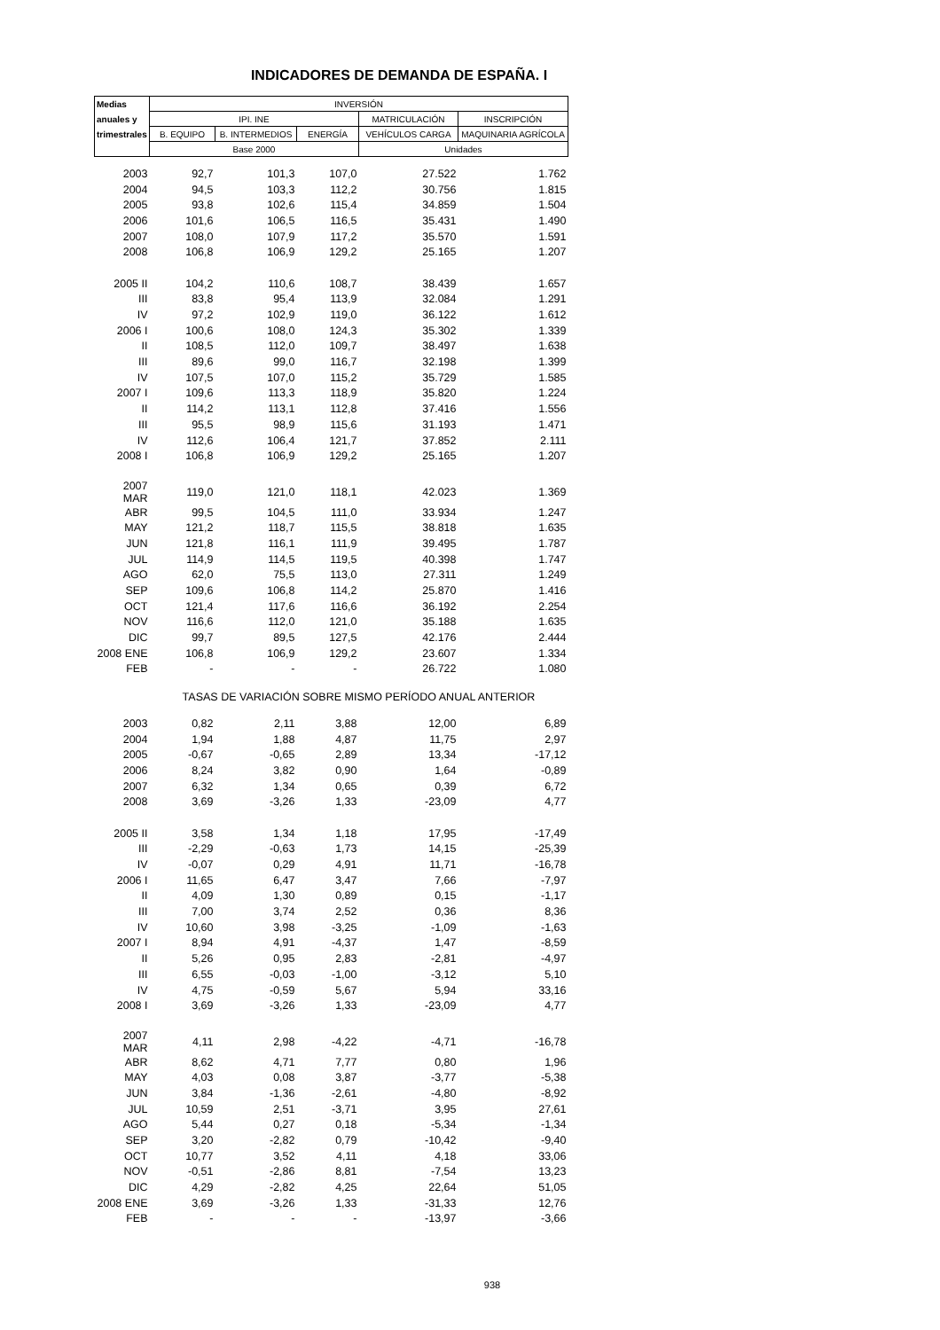INDICADORES DE DEMANDA DE ESPAÑA. I
| Medias | INVERSIÓN | | | | |
| --- | --- | --- | --- | --- | --- |
| anuales y | IPI. INE | | | MATRICULACIÓN | INSCRIPCIÓN |
| trimestrales | B. EQUIPO | B. INTERMEDIOS | ENERGÍA | VEHÍCULOS CARGA | MAQUINARIA AGRÍCOLA |
| | Base 2000 | | | Unidades | |
| 2003 | 92,7 | 101,3 | 107,0 | 27.522 | 1.762 |
| 2004 | 94,5 | 103,3 | 112,2 | 30.756 | 1.815 |
| 2005 | 93,8 | 102,6 | 115,4 | 34.859 | 1.504 |
| 2006 | 101,6 | 106,5 | 116,5 | 35.431 | 1.490 |
| 2007 | 108,0 | 107,9 | 117,2 | 35.570 | 1.591 |
| 2008 | 106,8 | 106,9 | 129,2 | 25.165 | 1.207 |
| 2005 II | 104,2 | 110,6 | 108,7 | 38.439 | 1.657 |
| III | 83,8 | 95,4 | 113,9 | 32.084 | 1.291 |
| IV | 97,2 | 102,9 | 119,0 | 36.122 | 1.612 |
| 2006 I | 100,6 | 108,0 | 124,3 | 35.302 | 1.339 |
| II | 108,5 | 112,0 | 109,7 | 38.497 | 1.638 |
| III | 89,6 | 99,0 | 116,7 | 32.198 | 1.399 |
| IV | 107,5 | 107,0 | 115,2 | 35.729 | 1.585 |
| 2007 I | 109,6 | 113,3 | 118,9 | 35.820 | 1.224 |
| II | 114,2 | 113,1 | 112,8 | 37.416 | 1.556 |
| III | 95,5 | 98,9 | 115,6 | 31.193 | 1.471 |
| IV | 112,6 | 106,4 | 121,7 | 37.852 | 2.111 |
| 2008 I | 106,8 | 106,9 | 129,2 | 25.165 | 1.207 |
| 2007 MAR | 119,0 | 121,0 | 118,1 | 42.023 | 1.369 |
| ABR | 99,5 | 104,5 | 111,0 | 33.934 | 1.247 |
| MAY | 121,2 | 118,7 | 115,5 | 38.818 | 1.635 |
| JUN | 121,8 | 116,1 | 111,9 | 39.495 | 1.787 |
| JUL | 114,9 | 114,5 | 119,5 | 40.398 | 1.747 |
| AGO | 62,0 | 75,5 | 113,0 | 27.311 | 1.249 |
| SEP | 109,6 | 106,8 | 114,2 | 25.870 | 1.416 |
| OCT | 121,4 | 117,6 | 116,6 | 36.192 | 2.254 |
| NOV | 116,6 | 112,0 | 121,0 | 35.188 | 1.635 |
| DIC | 99,7 | 89,5 | 127,5 | 42.176 | 2.444 |
| 2008 ENE | 106,8 | 106,9 | 129,2 | 23.607 | 1.334 |
| FEB | - | - | - | 26.722 | 1.080 |
| | TASAS DE VARIACIÓN SOBRE MISMO PERÍODO ANUAL ANTERIOR | | | | |
| 2003 | 0,82 | 2,11 | 3,88 | 12,00 | 6,89 |
| 2004 | 1,94 | 1,88 | 4,87 | 11,75 | 2,97 |
| 2005 | -0,67 | -0,65 | 2,89 | 13,34 | -17,12 |
| 2006 | 8,24 | 3,82 | 0,90 | 1,64 | -0,89 |
| 2007 | 6,32 | 1,34 | 0,65 | 0,39 | 6,72 |
| 2008 | 3,69 | -3,26 | 1,33 | -23,09 | 4,77 |
| 2005 II | 3,58 | 1,34 | 1,18 | 17,95 | -17,49 |
| III | -2,29 | -0,63 | 1,73 | 14,15 | -25,39 |
| IV | -0,07 | 0,29 | 4,91 | 11,71 | -16,78 |
| 2006 I | 11,65 | 6,47 | 3,47 | 7,66 | -7,97 |
| II | 4,09 | 1,30 | 0,89 | 0,15 | -1,17 |
| III | 7,00 | 3,74 | 2,52 | 0,36 | 8,36 |
| IV | 10,60 | 3,98 | -3,25 | -1,09 | -1,63 |
| 2007 I | 8,94 | 4,91 | -4,37 | 1,47 | -8,59 |
| II | 5,26 | 0,95 | 2,83 | -2,81 | -4,97 |
| III | 6,55 | -0,03 | -1,00 | -3,12 | 5,10 |
| IV | 4,75 | -0,59 | 5,67 | 5,94 | 33,16 |
| 2008 I | 3,69 | -3,26 | 1,33 | -23,09 | 4,77 |
| 2007 MAR | 4,11 | 2,98 | -4,22 | -4,71 | -16,78 |
| ABR | 8,62 | 4,71 | 7,77 | 0,80 | 1,96 |
| MAY | 4,03 | 0,08 | 3,87 | -3,77 | -5,38 |
| JUN | 3,84 | -1,36 | -2,61 | -4,80 | -8,92 |
| JUL | 10,59 | 2,51 | -3,71 | 3,95 | 27,61 |
| AGO | 5,44 | 0,27 | 0,18 | -5,34 | -1,34 |
| SEP | 3,20 | -2,82 | 0,79 | -10,42 | -9,40 |
| OCT | 10,77 | 3,52 | 4,11 | 4,18 | 33,06 |
| NOV | -0,51 | -2,86 | 8,81 | -7,54 | 13,23 |
| DIC | 4,29 | -2,82 | 4,25 | 22,64 | 51,05 |
| 2008 ENE | 3,69 | -3,26 | 1,33 | -31,33 | 12,76 |
| FEB | - | - | - | -13,97 | -3,66 |
938